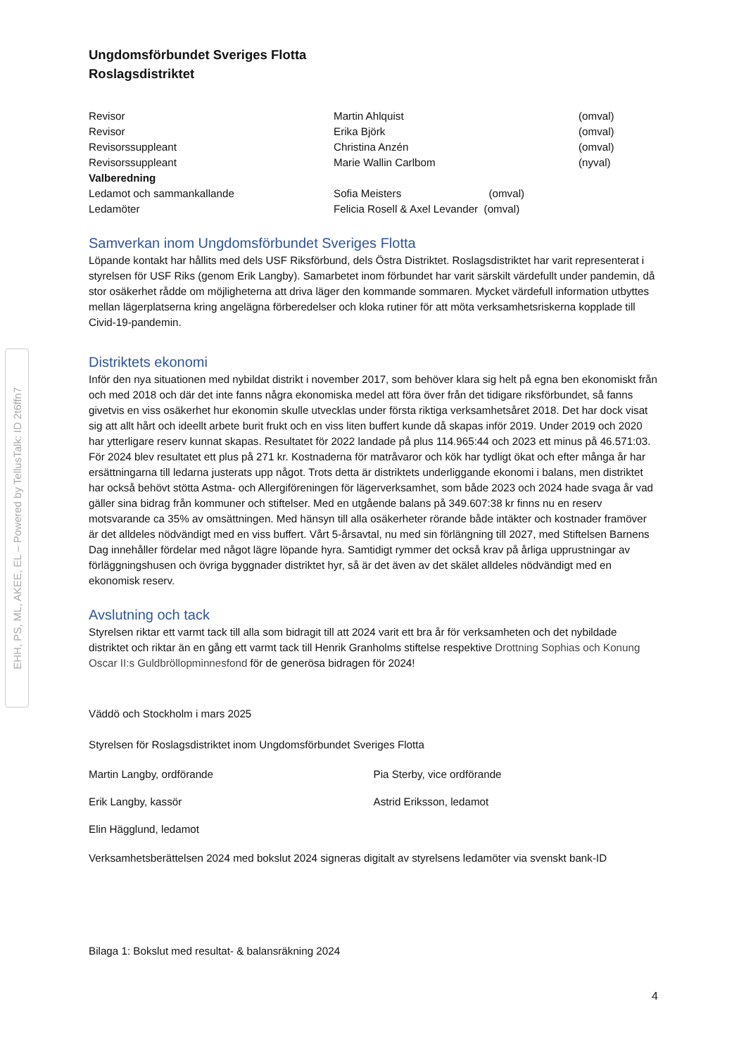EHH, PS, ML, AKEE, EL – Powered by TellusTalk: ID 2t6ffn7
Ungdomsförbundet Sveriges Flotta
Roslagsdistriktet
| Revisor | Martin Ahlquist | (omval) |
| Revisor | Erika Björk | (omval) |
| Revisorssuppleant | Christina Anzén | (omval) |
| Revisorssuppleant | Marie Wallin Carlbom | (nyval) |
| Valberedning | | |
| Ledamot och sammankallande | Sofia Meisters (omval) | |
| Ledamöter | Felicia Rosell & Axel Levander (omval) | |
Samverkan inom Ungdomsförbundet Sveriges Flotta
Löpande kontakt har hållits med dels USF Riksförbund, dels Östra Distriktet. Roslagsdistriktet har varit representerat i styrelsen för USF Riks (genom Erik Langby). Samarbetet inom förbundet har varit särskilt värdefullt under pandemin, då stor osäkerhet rådde om möjligheterna att driva läger den kommande sommaren. Mycket värdefull information utbyttes mellan lägerplatserna kring angelägna förberedelser och kloka rutiner för att möta verksamhetsriskerna kopplade till Civid-19-pandemin.
Distriktets ekonomi
Inför den nya situationen med nybildat distrikt i november 2017, som behöver klara sig helt på egna ben ekonomiskt från och med 2018 och där det inte fanns några ekonomiska medel att föra över från det tidigare riksförbundet, så fanns givetvis en viss osäkerhet hur ekonomin skulle utvecklas under första riktiga verksamhetsåret 2018. Det har dock visat sig att allt hårt och ideellt arbete burit frukt och en viss liten buffert kunde då skapas inför 2019. Under 2019 och 2020 har ytterligare reserv kunnat skapas. Resultatet för 2022 landade på plus 114.965:44 och 2023 ett minus på 46.571:03. För 2024 blev resultatet ett plus på 271 kr. Kostnaderna för matråvaror och kök har tydligt ökat och efter många år har ersättningarna till ledarna justerats upp något. Trots detta är distriktets underliggande ekonomi i balans, men distriktet har också behövt stötta Astma- och Allergiföreningen för lägerverksamhet, som både 2023 och 2024 hade svaga år vad gäller sina bidrag från kommuner och stiftelser. Med en utgående balans på 349.607:38 kr finns nu en reserv motsvarande ca 35% av omsättningen. Med hänsyn till alla osäkerheter rörande både intäkter och kostnader framöver är det alldeles nödvändigt med en viss buffert. Vårt 5-årsavtal, nu med sin förlängning till 2027, med Stiftelsen Barnens Dag innehåller fördelar med något lägre löpande hyra. Samtidigt rymmer det också krav på årliga upprustningar av förläggningshusen och övriga byggnader distriktet hyr, så är det även av det skälet alldeles nödvändigt med en ekonomisk reserv.
Avslutning och tack
Styrelsen riktar ett varmt tack till alla som bidragit till att 2024 varit ett bra år för verksamheten och det nybildade distriktet och riktar än en gång ett varmt tack till Henrik Granholms stiftelse respektive Drottning Sophias och Konung Oscar II:s Guldbröllopminnesfond för de generösa bidragen för 2024!
Väddö och Stockholm i mars 2025
Styrelsen för Roslagsdistriktet inom Ungdomsförbundet Sveriges Flotta
Martin Langby, ordförande Pia Sterby, vice ordförande
Erik Langby, kassör Astrid Eriksson, ledamot
Elin Hägglund, ledamot
Verksamhetsberättelsen 2024 med bokslut 2024 signeras digitalt av styrelsens ledamöter via svenskt bank-ID
Bilaga 1: Bokslut med resultat- & balansräkning 2024
4